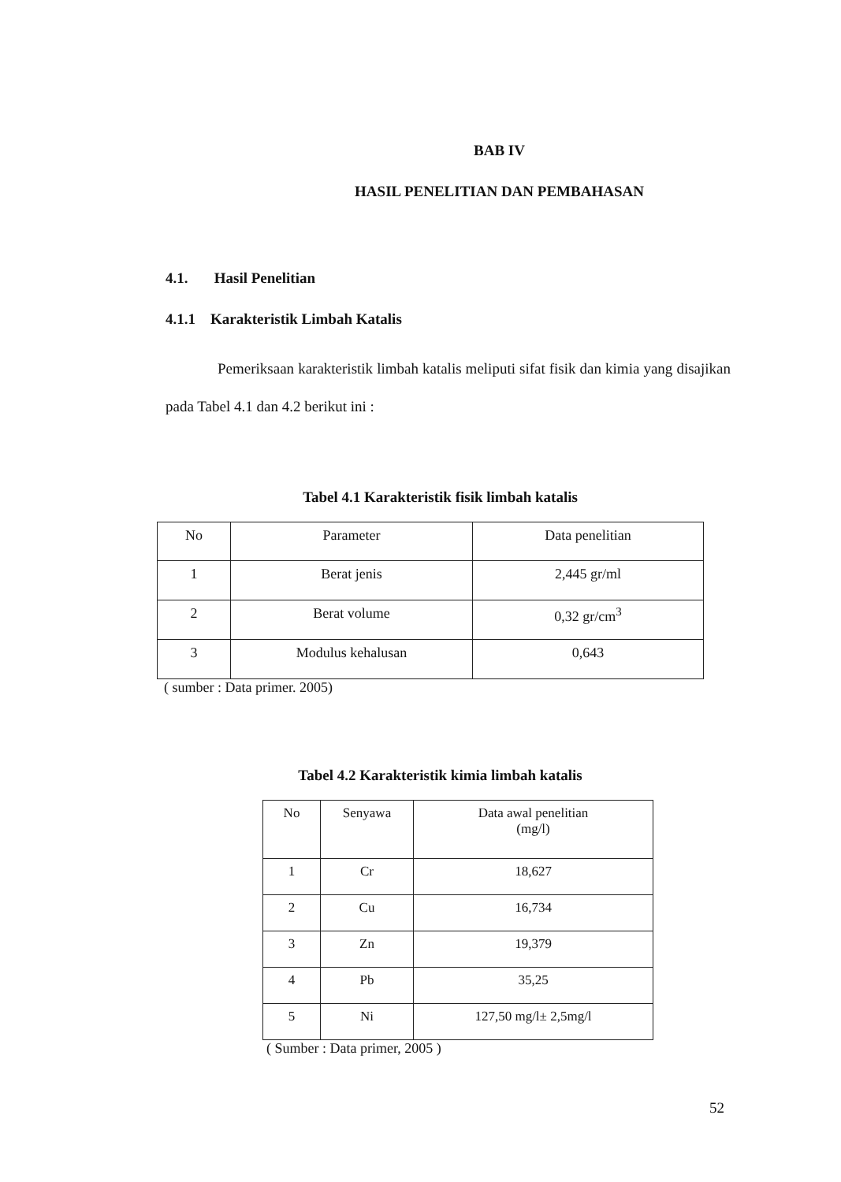BAB IV
HASIL PENELITIAN DAN PEMBAHASAN
4.1. Hasil Penelitian
4.1.1 Karakteristik Limbah Katalis
Pemeriksaan karakteristik limbah katalis meliputi sifat fisik dan kimia yang disajikan pada Tabel 4.1 dan 4.2 berikut ini :
Tabel 4.1 Karakteristik fisik limbah katalis
| No | Parameter | Data penelitian |
| --- | --- | --- |
| 1 | Berat jenis | 2,445 gr/ml |
| 2 | Berat volume | 0,32 gr/cm<sup>3</sup> |
| 3 | Modulus kehalusan | 0,643 |
( sumber : Data primer. 2005)
Tabel 4.2 Karakteristik kimia limbah katalis
| No | Senyawa | Data awal penelitian (mg/l) |
| --- | --- | --- |
| 1 | Cr | 18,627 |
| 2 | Cu | 16,734 |
| 3 | Zn | 19,379 |
| 4 | Pb | 35,25 |
| 5 | Ni | 127,50 mg/l± 2,5mg/l |
( Sumber : Data primer, 2005 )
52